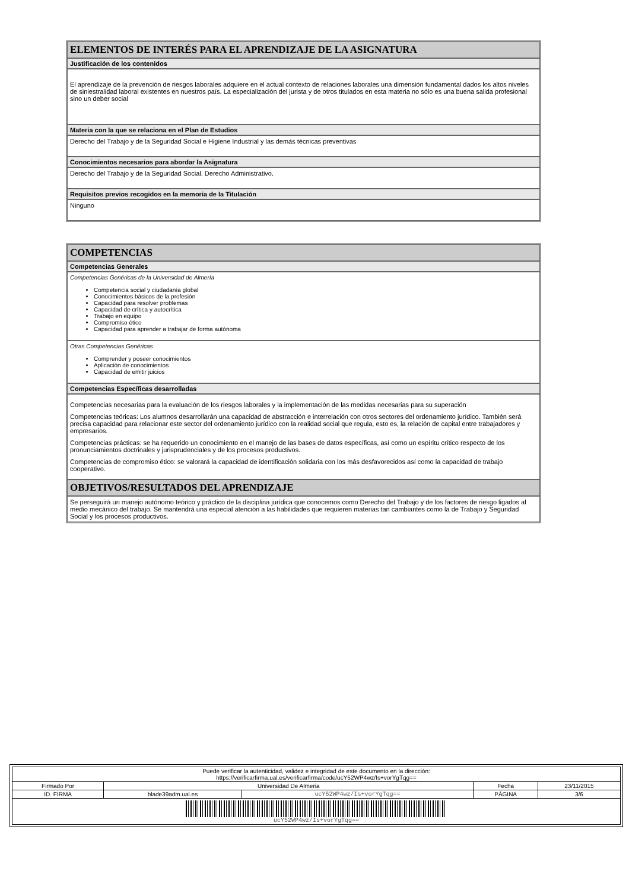ELEMENTOS DE INTERÉS PARA EL APRENDIZAJE DE LA ASIGNATURA
Justificación de los contenidos
El aprendizaje de la prevención de riesgos laborales adquiere en el actual contexto de relaciones laborales una dimensión fundamental dados los altos niveles de siniestralidad laboral existentes en nuestros país. La especialización del jurista y de otros titulados en esta materia no sólo es una buena salida profesional sino un deber social
Materia con la que se relaciona en el Plan de Estudios
Derecho del Trabajo y de la Seguridad Social e Higiene Industrial y las demás técnicas preventivas
Conocimientos necesarios para abordar la Asignatura
Derecho del Trabajo y de la Seguridad Social. Derecho Administrativo.
Requisitos previos recogidos en la memoria de la Titulación
Ninguno
COMPETENCIAS
Competencias Generales
Competencias Genéricas de la Universidad de Almería
Competencia social y ciudadanía global
Conocimientos básicos de la profesión
Capacidad para resolver problemas
Capacidad de crítica y autocrítica
Trabajo en equipo
Compromiso ético
Capacidad para aprender a trabajar de forma autónoma
Otras Competencias Genéricas
Comprender y poseer conocimientos
Aplicación de conocimientos
Capacidad de emitir juicios
Competencias Específicas desarrolladas
Competencias necesarias para la evaluación de los riesgos laborales y la implementación de las medidas necesarias para su superación
Competencias teóricas: Los alumnos desarrollarán una capacidad de abstracción e interrelación con otros sectores del ordenamiento jurídico. También será precisa capacidad para relacionar este sector del ordenamiento jurídico con la realidad social que regula, esto es, la relación de capital entre trabajadores y empresarios.
Competencias prácticas: se ha requerido un conocimiento en el manejo de las bases de datos específicas, así como un espíritu crítico respecto de los pronunciamientos doctrinales y jurisprudenciales y de los procesos productivos.
Competencias de compromiso ético: se valorará la capacidad de identificación solidaria con los más desfavorecidos así como la capacidad de trabajo cooperativo.
OBJETIVOS/RESULTADOS DEL APRENDIZAJE
Se perseguirá un manejo autónomo teórico y práctico de la disciplina jurídica que conocemos como Derecho del Trabajo y de los factores de riesgo ligados al medio mecánico del trabajo. Se mantendrá una especial atención a las habilidades que requieren materias tan cambiantes como la de Trabajo y Seguridad Social y los procesos productivos.
| Puede verificar la autenticidad, validez e integridad de este documento en la dirección: https://verificarfirma.ual.es/verificarfirma/code/ucY52WP4wz/Is+vorYgTqg== | | | | |
| Firmado Por | Universidad De Almeria | | Fecha | 23/11/2015 |
| ID. FIRMA | blade39adm.ual.es | ucY52WP4wz/Is+vorYgTqg== | PÁGINA | 3/6 |
| ucY52WP4wz/Is+vorYgTqg== | | | | |